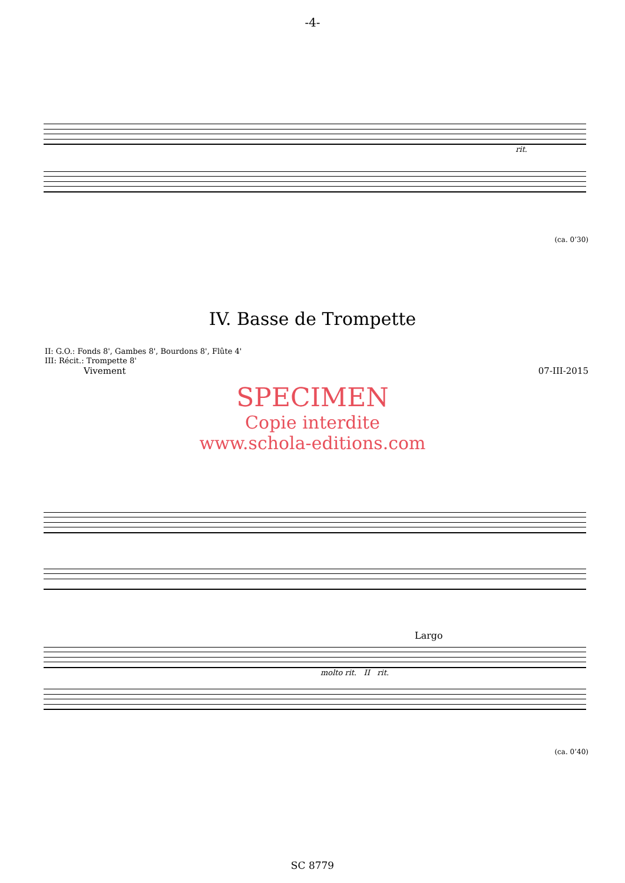-4-
rit.
(ca. 0’30)
IV. Basse de Trompette
II: G.O.: Fonds 8', Gambes 8', Bourdons 8', Flûte 4'
III: Récit.: Trompette 8'
Vivement 07-III-2015
SPECIMEN
Copie interdite
www.schola-editions.com
Largo
molto rit. II rit.
(ca. 0’40)
SC 8779